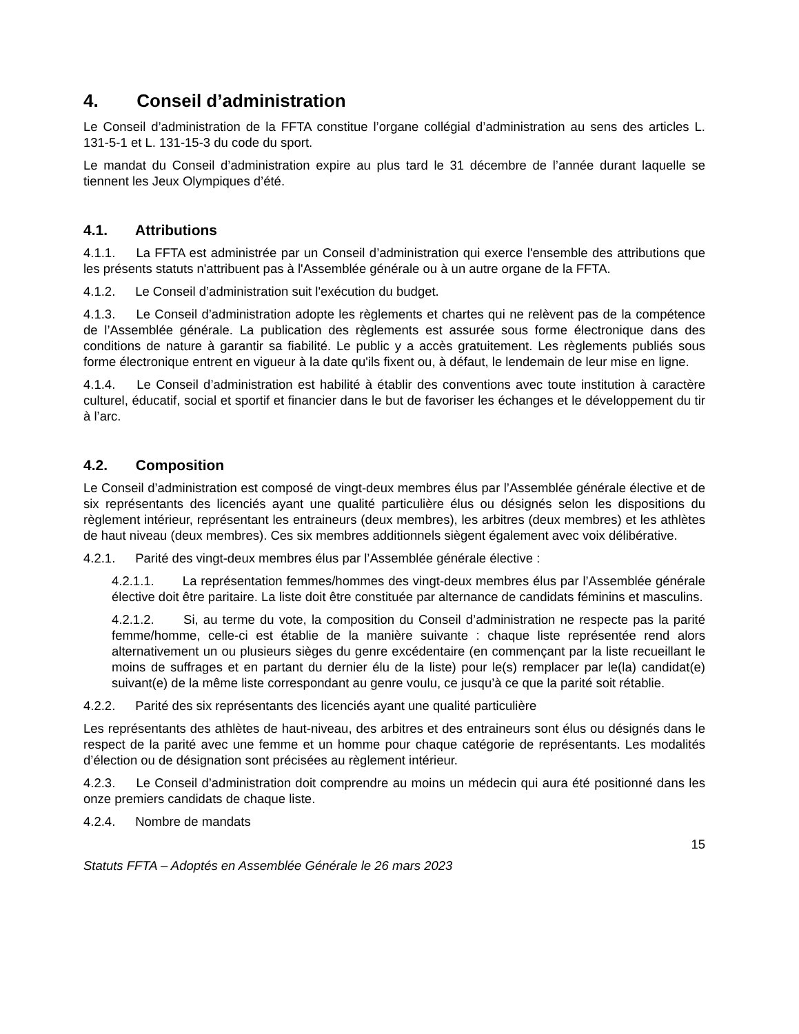4. Conseil d’administration
Le Conseil d’administration de la FFTA constitue l’organe collégial d’administration au sens des articles L. 131-5-1 et L. 131-15-3 du code du sport.
Le mandat du Conseil d’administration expire au plus tard le 31 décembre de l’année durant laquelle se tiennent les Jeux Olympiques d’été.
4.1. Attributions
4.1.1. La FFTA est administrée par un Conseil d’administration qui exerce l'ensemble des attributions que les présents statuts n'attribuent pas à l'Assemblée générale ou à un autre organe de la FFTA.
4.1.2. Le Conseil d’administration suit l'exécution du budget.
4.1.3. Le Conseil d’administration adopte les règlements et chartes qui ne relèvent pas de la compétence de l’Assemblée générale. La publication des règlements est assurée sous forme électronique dans des conditions de nature à garantir sa fiabilité. Le public y a accès gratuitement. Les règlements publiés sous forme électronique entrent en vigueur à la date qu'ils fixent ou, à défaut, le lendemain de leur mise en ligne.
4.1.4. Le Conseil d’administration est habilité à établir des conventions avec toute institution à caractère culturel, éducatif, social et sportif et financier dans le but de favoriser les échanges et le développement du tir à l’arc.
4.2. Composition
Le Conseil d’administration est composé de vingt-deux membres élus par l’Assemblée générale élective et de six représentants des licenciés ayant une qualité particulière élus ou désignés selon les dispositions du règlement intérieur, représentant les entraineurs (deux membres), les arbitres (deux membres) et les athlètes de haut niveau (deux membres). Ces six membres additionnels siègent également avec voix délibérative.
4.2.1. Parité des vingt-deux membres élus par l’Assemblée générale élective :
4.2.1.1. La représentation femmes/hommes des vingt-deux membres élus par l’Assemblée générale élective doit être paritaire. La liste doit être constituée par alternance de candidats féminins et masculins.
4.2.1.2. Si, au terme du vote, la composition du Conseil d’administration ne respecte pas la parité femme/homme, celle-ci est établie de la manière suivante : chaque liste représentée rend alors alternativement un ou plusieurs sièges du genre excédentaire (en commençant par la liste recueillant le moins de suffrages et en partant du dernier élu de la liste) pour le(s) remplacer par le(la) candidat(e) suivant(e) de la même liste correspondant au genre voulu, ce jusqu’à ce que la parité soit rétablie.
4.2.2. Parité des six représentants des licenciés ayant une qualité particulière
Les représentants des athlètes de haut-niveau, des arbitres et des entraineurs sont élus ou désignés dans le respect de la parité avec une femme et un homme pour chaque catégorie de représentants. Les modalités d’élection ou de désignation sont précisées au règlement intérieur.
4.2.3. Le Conseil d’administration doit comprendre au moins un médecin qui aura été positionné dans les onze premiers candidats de chaque liste.
4.2.4. Nombre de mandats
15
Statuts FFTA – Adoptés en Assemblée Générale le 26 mars 2023